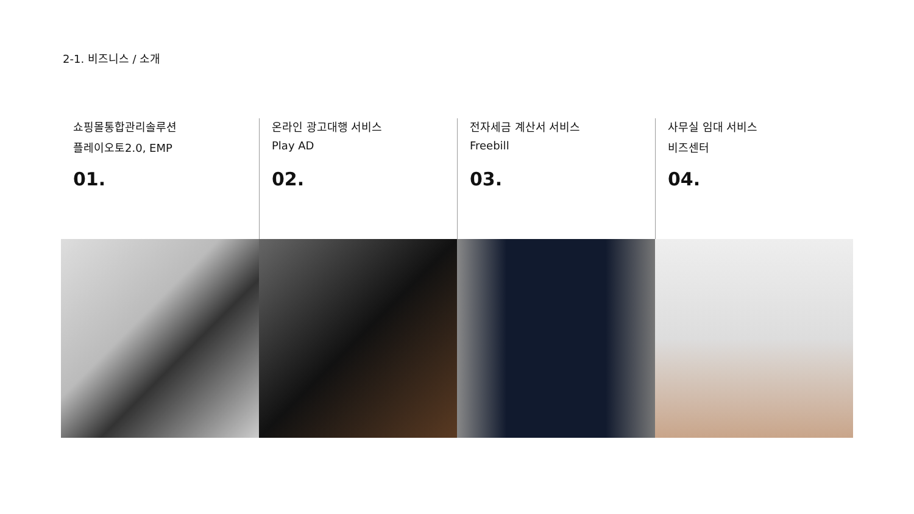2-1. 비즈니스 / 소개
쇼핑몰통합관리솔루션
플레이오토2.0, EMP
01.
온라인 광고대행 서비스
Play AD
02.
전자세금 계산서 서비스
Freebill
03.
사무실 임대 서비스
비즈센터
04.